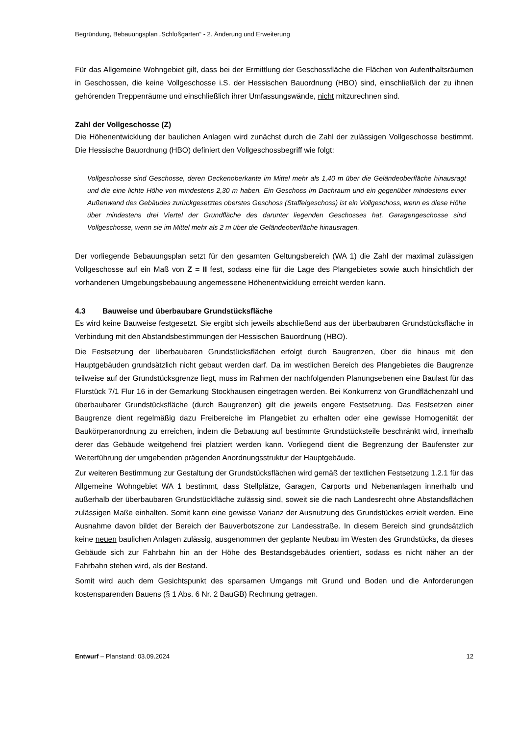Begründung, Bebauungsplan „Schloßgarten“ - 2. Änderung und Erweiterung
Für das Allgemeine Wohngebiet gilt, dass bei der Ermittlung der Geschossfläche die Flächen von Aufenthaltsräumen in Geschossen, die keine Vollgeschosse i.S. der Hessischen Bauordnung (HBO) sind, einschließlich der zu ihnen gehörenden Treppenräume und einschließlich ihrer Umfassungswände, nicht mitzurechnen sind.
Zahl der Vollgeschosse (Z)
Die Höhenentwicklung der baulichen Anlagen wird zunächst durch die Zahl der zulässigen Vollgeschosse bestimmt. Die Hessische Bauordnung (HBO) definiert den Vollgeschossbegriff wie folgt:
Vollgeschosse sind Geschosse, deren Deckenoberkante im Mittel mehr als 1,40 m über die Geländeoberfläche hinausragt und die eine lichte Höhe von mindestens 2,30 m haben. Ein Geschoss im Dachraum und ein gegenüber mindestens einer Außenwand des Gebäudes zurückgesetztes oberstes Geschoss (Staffelgeschoss) ist ein Vollgeschoss, wenn es diese Höhe über mindestens drei Viertel der Grundfläche des darunter liegenden Geschosses hat. Garagengeschosse sind Vollgeschosse, wenn sie im Mittel mehr als 2 m über die Geländeoberfläche hinausragen.
Der vorliegende Bebauungsplan setzt für den gesamten Geltungsbereich (WA 1) die Zahl der maximal zulässigen Vollgeschosse auf ein Maß von Z = II fest, sodass eine für die Lage des Plangebietes sowie auch hinsichtlich der vorhandenen Umgebungsbebauung angemessene Höhenentwicklung erreicht werden kann.
4.3 Bauweise und überbaubare Grundstücksfläche
Es wird keine Bauweise festgesetzt. Sie ergibt sich jeweils abschließend aus der überbaubaren Grundstücksfläche in Verbindung mit den Abstandsbestimmungen der Hessischen Bauordnung (HBO).
Die Festsetzung der überbaubaren Grundstücksflächen erfolgt durch Baugrenzen, über die hinaus mit den Hauptgebäuden grundsätzlich nicht gebaut werden darf. Da im westlichen Bereich des Plangebietes die Baugrenze teilweise auf der Grundstücksgrenze liegt, muss im Rahmen der nachfolgenden Planungsebenen eine Baulast für das Flurstück 7/1 Flur 16 in der Gemarkung Stockhausen eingetragen werden. Bei Konkurrenz von Grundflächenzahl und überbaubarer Grundstücksfläche (durch Baugrenzen) gilt die jeweils engere Festsetzung. Das Festsetzen einer Baugrenze dient regelmäßig dazu Freibereiche im Plangebiet zu erhalten oder eine gewisse Homogenität der Baukörperanordnung zu erreichen, indem die Bebauung auf bestimmte Grundstücksteile beschränkt wird, innerhalb derer das Gebäude weitgehend frei platziert werden kann. Vorliegend dient die Begrenzung der Baufenster zur Weiterführung der umgebenden prägenden Anordnungsstruktur der Hauptgebäude.
Zur weiteren Bestimmung zur Gestaltung der Grundstücksflächen wird gemäß der textlichen Festsetzung 1.2.1 für das Allgemeine Wohngebiet WA 1 bestimmt, dass Stellplätze, Garagen, Carports und Nebenanlagen innerhalb und außerhalb der überbaubaren Grundstückfläche zulässig sind, soweit sie die nach Landesrecht ohne Abstandsflächen zulässigen Maße einhalten. Somit kann eine gewisse Varianz der Ausnutzung des Grundstückes erzielt werden. Eine Ausnahme davon bildet der Bereich der Bauverbotszone zur Landesstraße. In diesem Bereich sind grundsätzlich keine neuen baulichen Anlagen zulässig, ausgenommen der geplante Neubau im Westen des Grundstücks, da dieses Gebäude sich zur Fahrbahn hin an der Höhe des Bestandsgebäudes orientiert, sodass es nicht näher an der Fahrbahn stehen wird, als der Bestand.
Somit wird auch dem Gesichtspunkt des sparsamen Umgangs mit Grund und Boden und die Anforderungen kostensparenden Bauens (§ 1 Abs. 6 Nr. 2 BauGB) Rechnung getragen.
Entwurf – Planstand: 03.09.2024 12